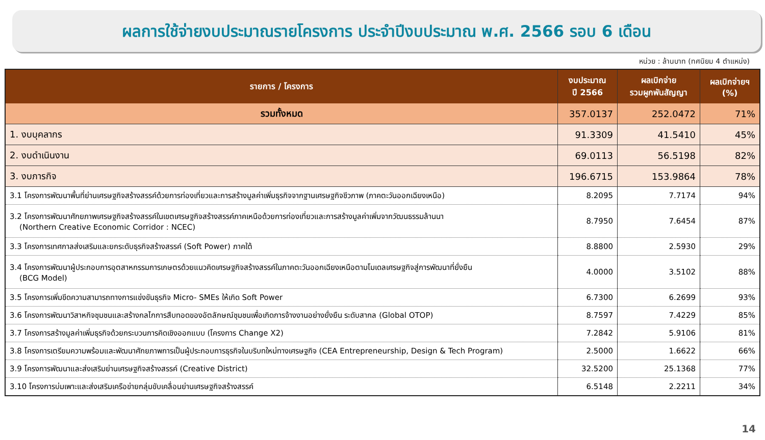ผลการใช้จ่ายงบประมาณรายโครงการ ประจำปีงบประมาณ พ.ศ. 2566 รอบ 6 เดือน
หน่วย : ล้านบาท (ทศนิยม 4 ตำแหน่ง)
| รายการ / โครงการ | งบประมาณ ปี 2566 | ผลเบิกจ่าย รวมผูกพันสัญญา | ผลเบิกจ่ายฯ (%) |
| --- | --- | --- | --- |
| รวมทั้งหมด | 357.0137 | 252.0472 | 71% |
| 1. งบบุคลากร | 91.3309 | 41.5410 | 45% |
| 2. งบดำเนินงาน | 69.0113 | 56.5198 | 82% |
| 3. งบภารกิจ | 196.6715 | 153.9864 | 78% |
| 3.1 โครงการพัฒนาพื้นที่ย่านเศรษฐกิจสร้างสรรค์ด้วยการท่องเที่ยวและการสร้างมูลค่าเพิ่มธุรกิจจากฐานเศรษฐกิจชีวภาพ (ภาคตะวันออกเฉียงเหนือ) | 8.2095 | 7.7174 | 94% |
| 3.2 โครงการพัฒนาศักยภาพเศรษฐกิจสร้างสรรค์ในเขตเศรษฐกิจสร้างสรรค์ภาคเหนือด้วยการท่องเที่ยวและการสร้างมูลค่าเพิ่มจากวัฒนธรรมล้านนา (Northern Creative Economic Corridor : NCEC) | 8.7950 | 7.6454 | 87% |
| 3.3 โครงการเทศกาลส่งเสริมและยกระดับธุรกิจสร้างสรรค์ (Soft Power) ภาคใต้ | 8.8800 | 2.5930 | 29% |
| 3.4 โครงการพัฒนาผู้ประกอบการอุตสาหกรรมการเกษตรด้วยแนวคิดเศรษฐกิจสร้างสรรค์ในภาคตะวันออกเฉียงเหนือตามโมเดลเศรษฐกิจสู่การพัฒนาที่ยั่งยืน (BCG Model) | 4.0000 | 3.5102 | 88% |
| 3.5 โครงการเพิ่มขีดความสามารถทางการแข่งขันธุรกิจ Micro- SMEs ให้เกิด Soft Power | 6.7300 | 6.2699 | 93% |
| 3.6 โครงการพัฒนาวิสาหกิจชุมชนและสร้างกลไกการสืบทอดของอัตลักษณ์ชุมชนเพื่อเกิดการจ้างงานอย่างยั่งยืน ระดับสากล (Global OTOP) | 8.7597 | 7.4229 | 85% |
| 3.7 โครงการสร้างมูลค่าเพิ่มธุรกิจด้วยกระบวนการคิดเชิงออกแบบ (โครงการ Change X2) | 7.2842 | 5.9106 | 81% |
| 3.8 โครงการเตรียมความพร้อมและพัฒนาศักยภาพการเป็นผู้ประกอบการธุรกิจในบริบทใหม่ทางเศรษฐกิจ (CEA Entrepreneurship, Design & Tech Program) | 2.5000 | 1.6622 | 66% |
| 3.9 โครงการพัฒนาและส่งเสริมย่านเศรษฐกิจสร้างสรรค์ (Creative District) | 32.5200 | 25.1368 | 77% |
| 3.10 โครงการบ่มเพาะและส่งเสริมเครือข่ายกลุ่มขับเคลื่อนย่านเศรษฐกิจสร้างสรรค์ | 6.5148 | 2.2211 | 34% |
14